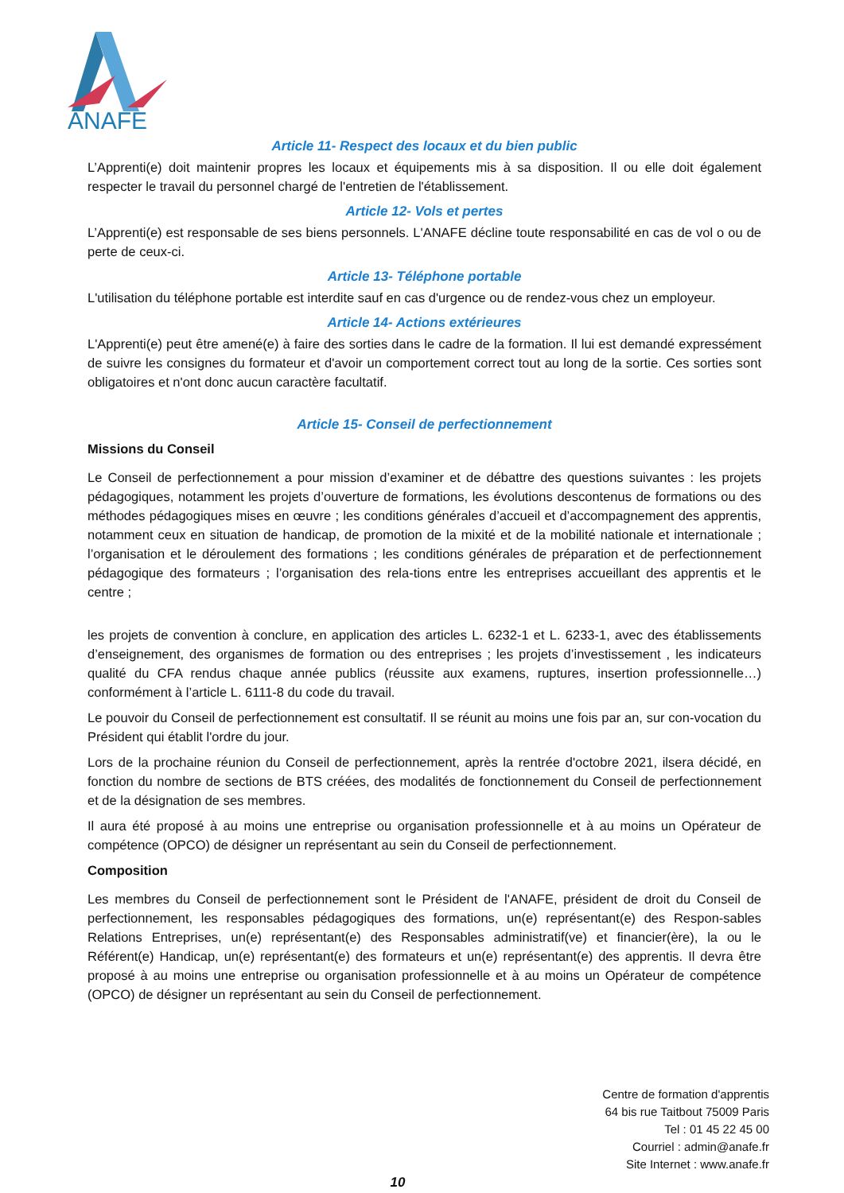ANAFE
Article 11- Respect des locaux et du bien public
L’Apprenti(e) doit maintenir propres les locaux et équipements mis à sa disposition. Il ou elle doit également respecter le travail du personnel chargé de l'entretien de l'établissement.
Article 12- Vols et pertes
L’Apprenti(e) est responsable de ses biens personnels. L'ANAFE décline toute responsabilité en cas de vol o ou de perte de ceux-ci.
Article 13- Téléphone portable
L'utilisation du téléphone portable est interdite sauf en cas d'urgence ou de rendez-vous chez un employeur.
Article 14- Actions extérieures
L'Apprenti(e) peut être amené(e) à faire des sorties dans le cadre de la formation. Il lui est demandé expressément de suivre les consignes du formateur et d'avoir un comportement correct tout au long de la sortie. Ces sorties sont obligatoires et n'ont donc aucun caractère facultatif.
Article 15- Conseil de perfectionnement
Missions du Conseil
Le Conseil de perfectionnement a pour mission d’examiner et de débattre des questions suivantes : les projets pédagogiques, notamment les projets d’ouverture de formations, les évolutions descontenus de formations ou des méthodes pédagogiques mises en œuvre ; les conditions générales d’accueil et d’accompagnement des apprentis, notamment ceux en situation de handicap, de promotion de la mixité et de la mobilité nationale et internationale ; l’organisation et le déroulement des formations ; les conditions générales de préparation et de perfectionnement pédagogique des formateurs ; l’organisation des rela-tions entre les entreprises accueillant des apprentis et le centre ;
les projets de convention à conclure, en application des articles L. 6232-1 et L. 6233-1, avec des établissements d’enseignement, des organismes de formation ou des entreprises ; les projets d’investissement , les indicateurs qualité du CFA rendus chaque année publics (réussite aux examens, ruptures, insertion professionnelle…) conformément à l’article L. 6111-8 du code du travail.
Le pouvoir du Conseil de perfectionnement est consultatif. Il se réunit au moins une fois par an, sur con-vocation du Président qui établit l'ordre du jour.
Lors de la prochaine réunion du Conseil de perfectionnement, après la rentrée d'octobre 2021, ilsera décidé, en fonction du nombre de sections de BTS créées, des modalités de fonctionnement du Conseil de perfectionnement et de la désignation de ses membres.
Il aura été proposé à au moins une entreprise ou organisation professionnelle et à au moins un Opérateur de compétence (OPCO) de désigner un représentant au sein du Conseil de perfectionnement.
Composition
Les membres du Conseil de perfectionnement sont le Président de l'ANAFE, président de droit du Conseil de perfectionnement, les responsables pédagogiques des formations, un(e) représentant(e) des Respon-sables Relations Entreprises, un(e) représentant(e) des Responsables administratif(ve) et financier(ère), la ou le Référent(e) Handicap, un(e) représentant(e) des formateurs et un(e) représentant(e) des apprentis. Il devra être proposé à au moins une entreprise ou organisation professionnelle et à au moins un Opérateur de compétence (OPCO) de désigner un représentant au sein du Conseil de perfectionnement.
Centre de formation d'apprentis
64 bis rue Taitbout 75009 Paris
Tel : 01 45 22 45 00
Courriel : admin@anafe.fr
Site Internet : www.anafe.fr
10